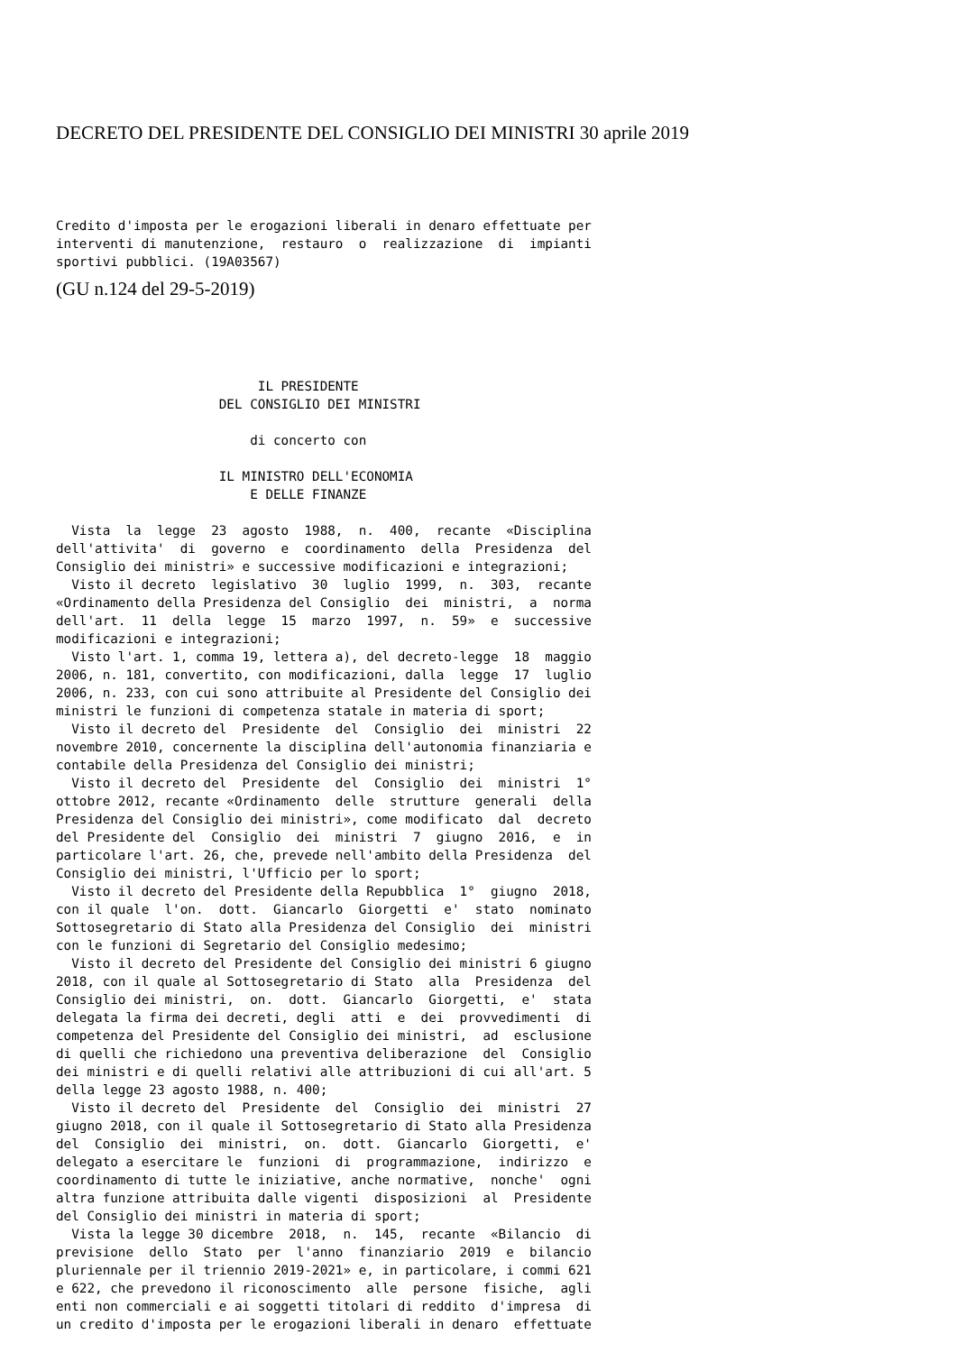DECRETO DEL PRESIDENTE DEL CONSIGLIO DEI MINISTRI 30 aprile 2019
Credito d'imposta per le erogazioni liberali in denaro effettuate per
interventi di manutenzione,  restauro  o  realizzazione  di  impianti
sportivi pubblici. (19A03567)
(GU n.124 del 29-5-2019)
                          IL PRESIDENTE
                     DEL CONSIGLIO DEI MINISTRI

                         di concerto con

                     IL MINISTRO DELL'ECONOMIA
                         E DELLE FINANZE

  Vista  la  legge  23  agosto  1988,  n.  400,  recante  «Disciplina
dell'attivita'  di  governo  e  coordinamento  della  Presidenza  del
Consiglio dei ministri» e successive modificazioni e integrazioni;
  Visto il decreto  legislativo  30  luglio  1999,  n.  303,  recante
«Ordinamento della Presidenza del Consiglio  dei  ministri,  a  norma
dell'art.  11  della  legge  15  marzo  1997,  n.  59»  e  successive
modificazioni e integrazioni;
  Visto l'art. 1, comma 19, lettera a), del decreto-legge  18  maggio
2006, n. 181, convertito, con modificazioni, dalla  legge  17  luglio
2006, n. 233, con cui sono attribuite al Presidente del Consiglio dei
ministri le funzioni di competenza statale in materia di sport;
  Visto il decreto del  Presidente  del  Consiglio  dei  ministri  22
novembre 2010, concernente la disciplina dell'autonomia finanziaria e
contabile della Presidenza del Consiglio dei ministri;
  Visto il decreto del  Presidente  del  Consiglio  dei  ministri  1°
ottobre 2012, recante «Ordinamento  delle  strutture  generali  della
Presidenza del Consiglio dei ministri», come modificato  dal  decreto
del Presidente del  Consiglio  dei  ministri  7  giugno  2016,  e  in
particolare l'art. 26, che, prevede nell'ambito della Presidenza  del
Consiglio dei ministri, l'Ufficio per lo sport;
  Visto il decreto del Presidente della Repubblica  1°  giugno  2018,
con il quale  l'on.  dott.  Giancarlo  Giorgetti  e'  stato  nominato
Sottosegretario di Stato alla Presidenza del Consiglio  dei  ministri
con le funzioni di Segretario del Consiglio medesimo;
  Visto il decreto del Presidente del Consiglio dei ministri 6 giugno
2018, con il quale al Sottosegretario di Stato  alla  Presidenza  del
Consiglio dei ministri,  on.  dott.  Giancarlo  Giorgetti,  e'  stata
delegata la firma dei decreti, degli  atti  e  dei  provvedimenti  di
competenza del Presidente del Consiglio dei ministri,  ad  esclusione
di quelli che richiedono una preventiva deliberazione  del  Consiglio
dei ministri e di quelli relativi alle attribuzioni di cui all'art. 5
della legge 23 agosto 1988, n. 400;
  Visto il decreto del  Presidente  del  Consiglio  dei  ministri  27
giugno 2018, con il quale il Sottosegretario di Stato alla Presidenza
del  Consiglio  dei  ministri,  on.  dott.  Giancarlo  Giorgetti,  e'
delegato a esercitare le  funzioni  di  programmazione,  indirizzo  e
coordinamento di tutte le iniziative, anche normative,  nonche'  ogni
altra funzione attribuita dalle vigenti  disposizioni  al  Presidente
del Consiglio dei ministri in materia di sport;
  Vista la legge 30 dicembre  2018,  n.  145,  recante  «Bilancio  di
previsione  dello  Stato  per  l'anno  finanziario  2019  e  bilancio
pluriennale per il triennio 2019-2021» e, in particolare, i commi 621
e 622, che prevedono il riconoscimento  alle  persone  fisiche,  agli
enti non commerciali e ai soggetti titolari di reddito  d'impresa  di
un credito d'imposta per le erogazioni liberali in denaro  effettuate